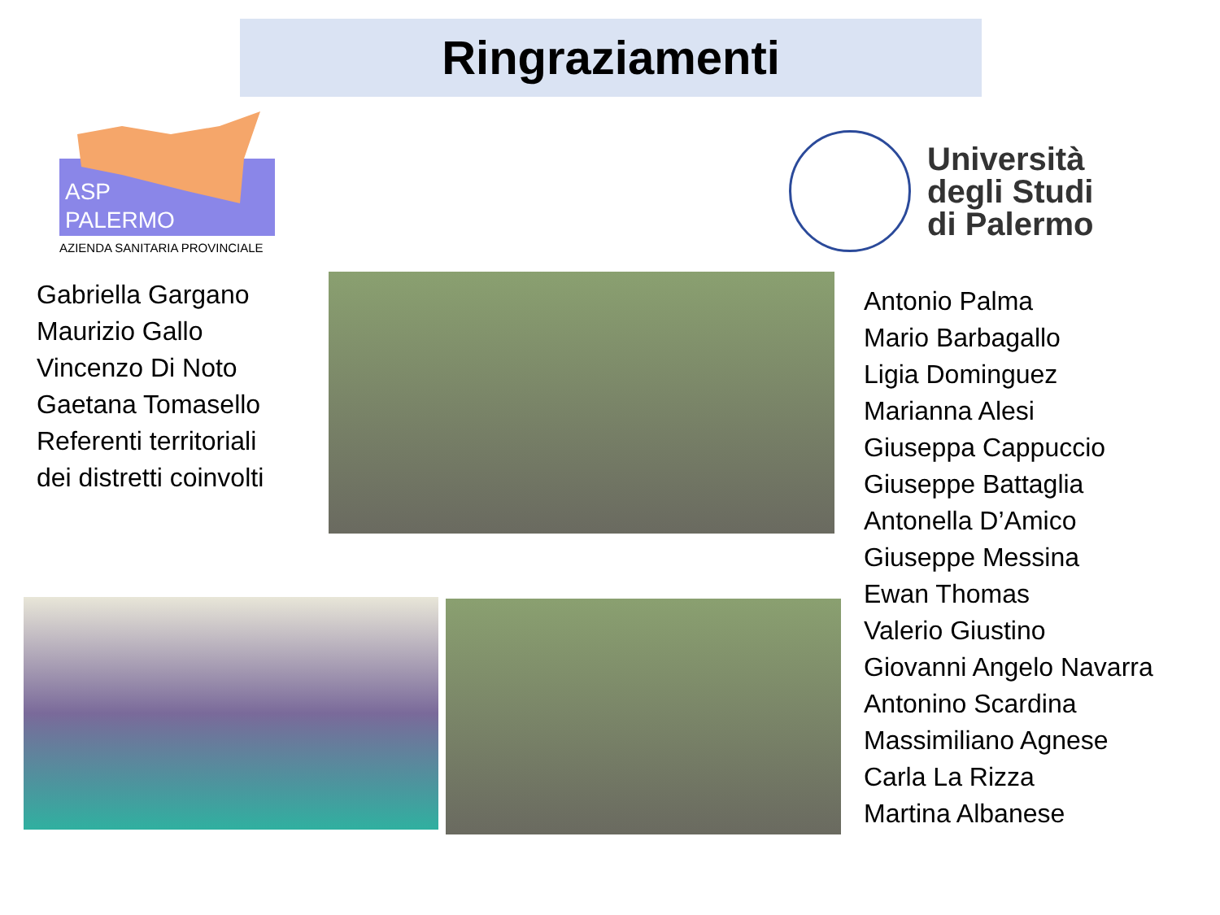Ringraziamenti
ASP
PALERMO
AZIENDA SANITARIA PROVINCIALE
Università
degli Studi
di Palermo
Gabriella Gargano
Maurizio Gallo
Vincenzo Di Noto
Gaetana Tomasello
Referenti territoriali
dei distretti coinvolti
Antonio Palma
Mario Barbagallo
Ligia Dominguez
Marianna Alesi
Giuseppa Cappuccio
Giuseppe Battaglia
Antonella D’Amico
Giuseppe Messina
Ewan Thomas
Valerio Giustino
Giovanni Angelo Navarra
Antonino Scardina
Massimiliano Agnese
Carla La Rizza
Martina Albanese